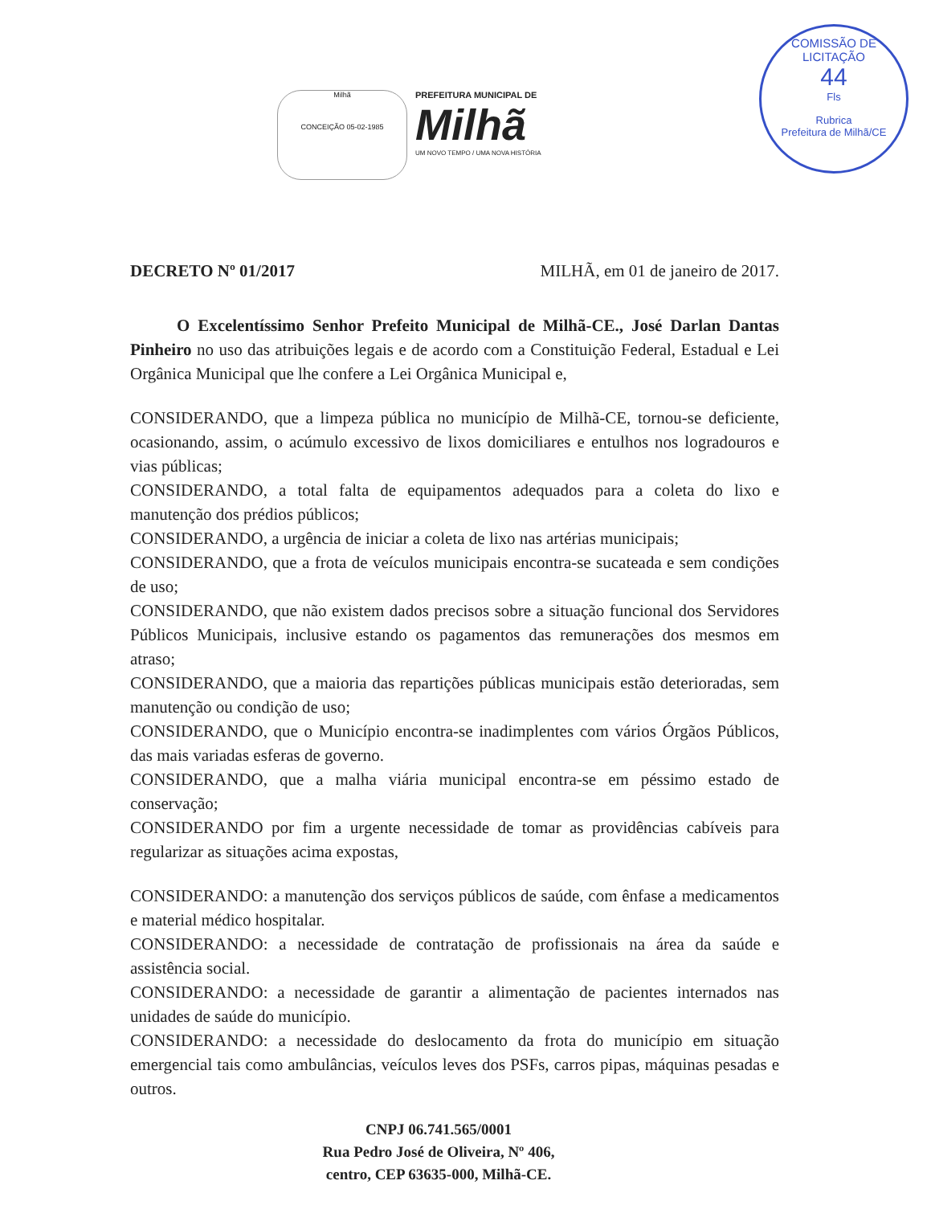COMISSÃO DE LICITAÇÃO
44
Fls
Rubrica
Prefeitura de Milhã/CE
Milhã
CONCEIÇÃO 05-02-1985
PREFEITURA MUNICIPAL DE
Milhã
UM NOVO TEMPO / UMA NOVA HISTÓRIA
DECRETO Nº 01/2017 MILHÃ, em 01 de janeiro de 2017.
O Excelentíssimo Senhor Prefeito Municipal de Milhã-CE., José Darlan Dantas Pinheiro no uso das atribuições legais e de acordo com a Constituição Federal, Estadual e Lei Orgânica Municipal que lhe confere a Lei Orgânica Municipal e,
CONSIDERANDO, que a limpeza pública no município de Milhã-CE, tornou-se deficiente, ocasionando, assim, o acúmulo excessivo de lixos domiciliares e entulhos nos logradouros e vias públicas;
CONSIDERANDO, a total falta de equipamentos adequados para a coleta do lixo e manutenção dos prédios públicos;
CONSIDERANDO, a urgência de iniciar a coleta de lixo nas artérias municipais;
CONSIDERANDO, que a frota de veículos municipais encontra-se sucateada e sem condições de uso;
CONSIDERANDO, que não existem dados precisos sobre a situação funcional dos Servidores Públicos Municipais, inclusive estando os pagamentos das remunerações dos mesmos em atraso;
CONSIDERANDO, que a maioria das repartições públicas municipais estão deterioradas, sem manutenção ou condição de uso;
CONSIDERANDO, que o Município encontra-se inadimplentes com vários Órgãos Públicos, das mais variadas esferas de governo.
CONSIDERANDO, que a malha viária municipal encontra-se em péssimo estado de conservação;
CONSIDERANDO por fim a urgente necessidade de tomar as providências cabíveis para regularizar as situações acima expostas,
CONSIDERANDO: a manutenção dos serviços públicos de saúde, com ênfase a medicamentos e material médico hospitalar.
CONSIDERANDO: a necessidade de contratação de profissionais na área da saúde e assistência social.
CONSIDERANDO: a necessidade de garantir a alimentação de pacientes internados nas unidades de saúde do município.
CONSIDERANDO: a necessidade do deslocamento da frota do município em situação emergencial tais como ambulâncias, veículos leves dos PSFs, carros pipas, máquinas pesadas e outros.
CNPJ 06.741.565/0001
Rua Pedro José de Oliveira, Nº 406,
centro, CEP 63635-000, Milhã-CE.